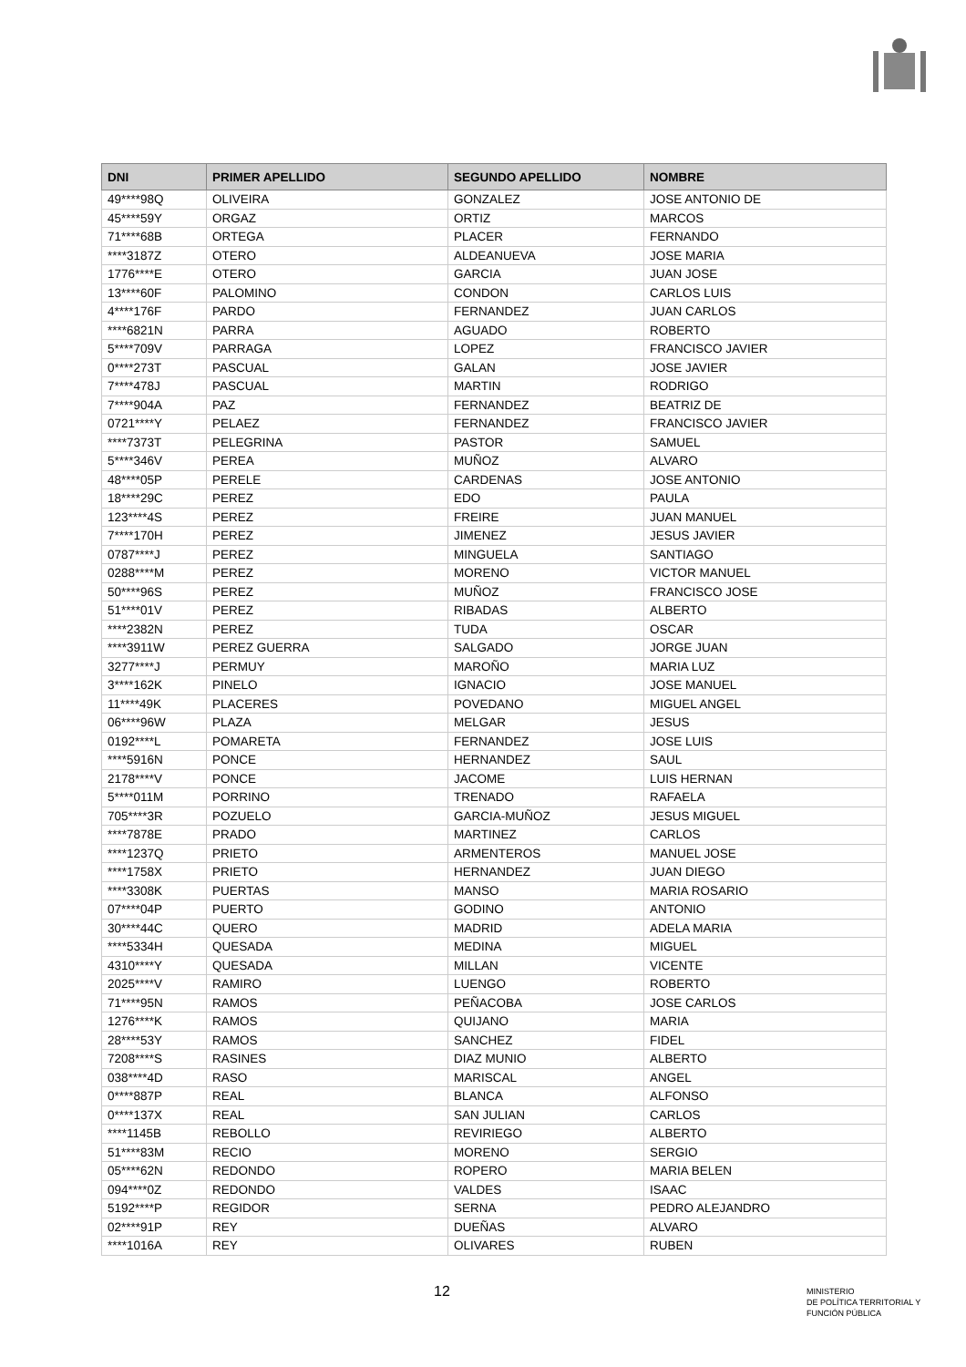| DNI | PRIMER APELLIDO | SEGUNDO APELLIDO | NOMBRE |
| --- | --- | --- | --- |
| 49****98Q | OLIVEIRA | GONZALEZ | JOSE ANTONIO DE |
| 45****59Y | ORGAZ | ORTIZ | MARCOS |
| 71****68B | ORTEGA | PLACER | FERNANDO |
| ****3187Z | OTERO | ALDEANUEVA | JOSE MARIA |
| 1776****E | OTERO | GARCIA | JUAN JOSE |
| 13****60F | PALOMINO | CONDON | CARLOS LUIS |
| 4****176F | PARDO | FERNANDEZ | JUAN CARLOS |
| ****6821N | PARRA | AGUADO | ROBERTO |
| 5****709V | PARRAGA | LOPEZ | FRANCISCO JAVIER |
| 0****273T | PASCUAL | GALAN | JOSE JAVIER |
| 7****478J | PASCUAL | MARTIN | RODRIGO |
| 7****904A | PAZ | FERNANDEZ | BEATRIZ DE |
| 0721****Y | PELAEZ | FERNANDEZ | FRANCISCO JAVIER |
| ****7373T | PELEGRINA | PASTOR | SAMUEL |
| 5****346V | PEREA | MUÑOZ | ALVARO |
| 48****05P | PERELE | CARDENAS | JOSE ANTONIO |
| 18****29C | PEREZ | EDO | PAULA |
| 123****4S | PEREZ | FREIRE | JUAN MANUEL |
| 7****170H | PEREZ | JIMENEZ | JESUS JAVIER |
| 0787****J | PEREZ | MINGUELA | SANTIAGO |
| 0288****M | PEREZ | MORENO | VICTOR MANUEL |
| 50****96S | PEREZ | MUÑOZ | FRANCISCO JOSE |
| 51****01V | PEREZ | RIBADAS | ALBERTO |
| ****2382N | PEREZ | TUDA | OSCAR |
| ****3911W | PEREZ GUERRA | SALGADO | JORGE JUAN |
| 3277****J | PERMUY | MAROÑO | MARIA LUZ |
| 3****162K | PINELO | IGNACIO | JOSE MANUEL |
| 11****49K | PLACERES | POVEDANO | MIGUEL ANGEL |
| 06****96W | PLAZA | MELGAR | JESUS |
| 0192****L | POMARETA | FERNANDEZ | JOSE LUIS |
| ****5916N | PONCE | HERNANDEZ | SAUL |
| 2178****V | PONCE | JACOME | LUIS HERNAN |
| 5****011M | PORRINO | TRENADO | RAFAELA |
| 705****3R | POZUELO | GARCIA-MUÑOZ | JESUS MIGUEL |
| ****7878E | PRADO | MARTINEZ | CARLOS |
| ****1237Q | PRIETO | ARMENTEROS | MANUEL JOSE |
| ****1758X | PRIETO | HERNANDEZ | JUAN DIEGO |
| ****3308K | PUERTAS | MANSO | MARIA ROSARIO |
| 07****04P | PUERTO | GODINO | ANTONIO |
| 30****44C | QUERO | MADRID | ADELA MARIA |
| ****5334H | QUESADA | MEDINA | MIGUEL |
| 4310****Y | QUESADA | MILLAN | VICENTE |
| 2025****V | RAMIRO | LUENGO | ROBERTO |
| 71****95N | RAMOS | PEÑACOBA | JOSE CARLOS |
| 1276****K | RAMOS | QUIJANO | MARIA |
| 28****53Y | RAMOS | SANCHEZ | FIDEL |
| 7208****S | RASINES | DIAZ MUNIO | ALBERTO |
| 038****4D | RASO | MARISCAL | ANGEL |
| 0****887P | REAL | BLANCA | ALFONSO |
| 0****137X | REAL | SAN JULIAN | CARLOS |
| ****1145B | REBOLLO | REVIRIEGO | ALBERTO |
| 51****83M | RECIO | MORENO | SERGIO |
| 05****62N | REDONDO | ROPERO | MARIA BELEN |
| 094****0Z | REDONDO | VALDES | ISAAC |
| 5192****P | REGIDOR | SERNA | PEDRO ALEJANDRO |
| 02****91P | REY | DUEÑAS | ALVARO |
| ****1016A | REY | OLIVARES | RUBEN |
12
MINISTERIO
DE POLÍTICA TERRITORIAL Y
FUNCIÓN PÚBLICA